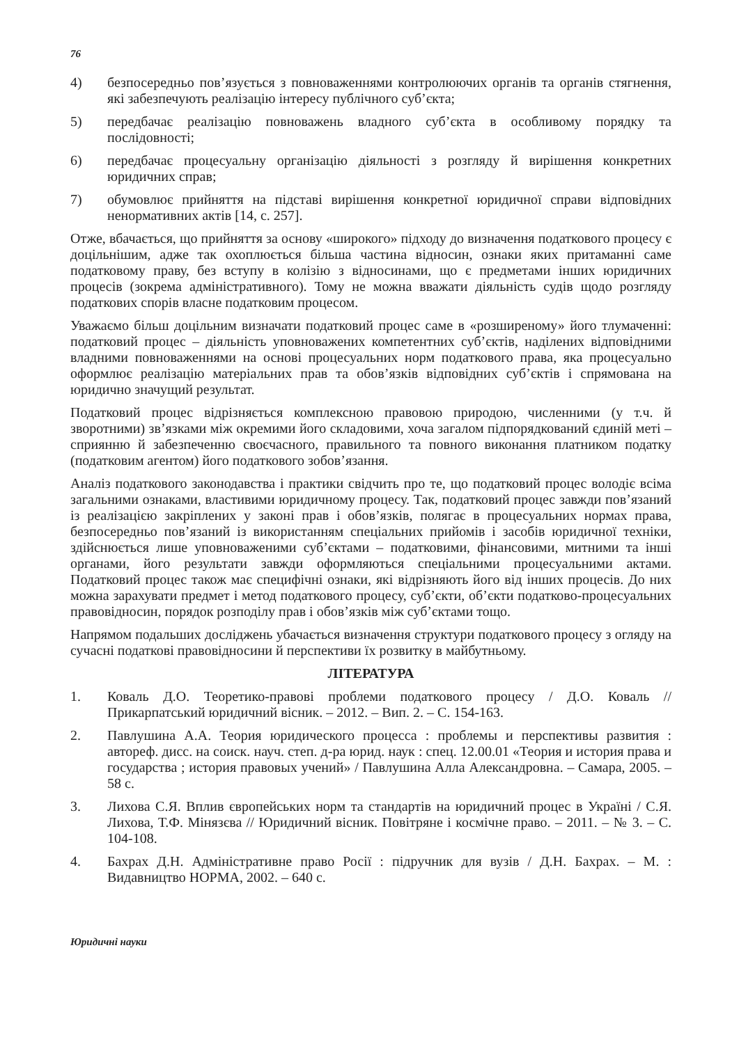76
4) безпосередньо пов’язується з повноваженнями контролюючих органів та органів стягнення, які забезпечують реалізацію інтересу публічного суб’єкта;
5) передбачає реалізацію повноважень владного суб’єкта в особливому порядку та послідовності;
6) передбачає процесуальну організацію діяльності з розгляду й вирішення конкретних юридичних справ;
7) обумовлює прийняття на підставі вирішення конкретної юридичної справи відповідних ненормативних актів [14, с. 257].
Отже, вбачається, що прийняття за основу «широкого» підходу до визначення податкового процесу є доцільнішим, адже так охоплюється більша частина відносин, ознаки яких притаманні саме податковому праву, без вступу в колізію з відносинами, що є предметами інших юридичних процесів (зокрема адміністративного). Тому не можна вважати діяльність судів щодо розгляду податкових спорів власне податковим процесом.
Уважаємо більш доцільним визначати податковий процес саме в «розширеному» його тлумаченні: податковий процес – діяльність уповноважених компетентних суб’єктів, наділених відповідними владними повноваженнями на основі процесуальних норм податкового права, яка процесуально оформлює реалізацію матеріальних прав та обов’язків відповідних суб’єктів і спрямована на юридично значущий результат.
Податковий процес відрізняється комплексною правовою природою, численними (у т.ч. й зворотними) зв’язками між окремими його складовими, хоча загалом підпорядкований єдиній меті – сприянню й забезпеченню своєчасного, правильного та повного виконання платником податку (податковим агентом) його податкового зобов’язання.
Аналіз податкового законодавства і практики свідчить про те, що податковий процес володіє всіма загальними ознаками, властивими юридичному процесу. Так, податковий процес завжди пов’язаний із реалізацією закріплених у законі прав і обов’язків, полягає в процесуальних нормах права, безпосередньо пов’язаний із використанням спеціальних прийомів і засобів юридичної техніки, здійснюється лише уповноваженими суб’єктами – податковими, фінансовими, митними та інші органами, його результати завжди оформляються спеціальними процесуальними актами. Податковий процес також має специфічні ознаки, які відрізняють його від інших процесів. До них можна зарахувати предмет і метод податкового процесу, суб’єкти, об’єкти податково-процесуальних правовідносин, порядок розподілу прав і обов’язків між суб’єктами тощо.
Напрямом подальших досліджень убачається визначення структури податкового процесу з огляду на сучасні податкові правовідносини й перспективи їх розвитку в майбутньому.
ЛІТЕРАТУРА
1. Коваль Д.О. Теоретико-правові проблеми податкового процесу / Д.О. Коваль // Прикарпатський юридичний вісник. – 2012. – Вип. 2. – С. 154-163.
2. Павлушина А.А. Теория юридического процесса : проблемы и перспективы развития : автореф. дисс. на соиск. науч. степ. д-ра юрид. наук : спец. 12.00.01 «Теория и история права и государства ; история правовых учений» / Павлушина Алла Александровна. – Самара, 2005. – 58 с.
3. Лихова С.Я. Вплив європейських норм та стандартів на юридичний процес в Україні / С.Я. Лихова, Т.Ф. Мінязєва // Юридичний вісник. Повітряне і космічне право. – 2011. – № 3. – С. 104-108.
4. Бахрах Д.Н. Адміністративне право Росії : підручник для вузів / Д.Н. Бахрах. – М. : Видавництво НОРМА, 2002. – 640 с.
Юридичні науки